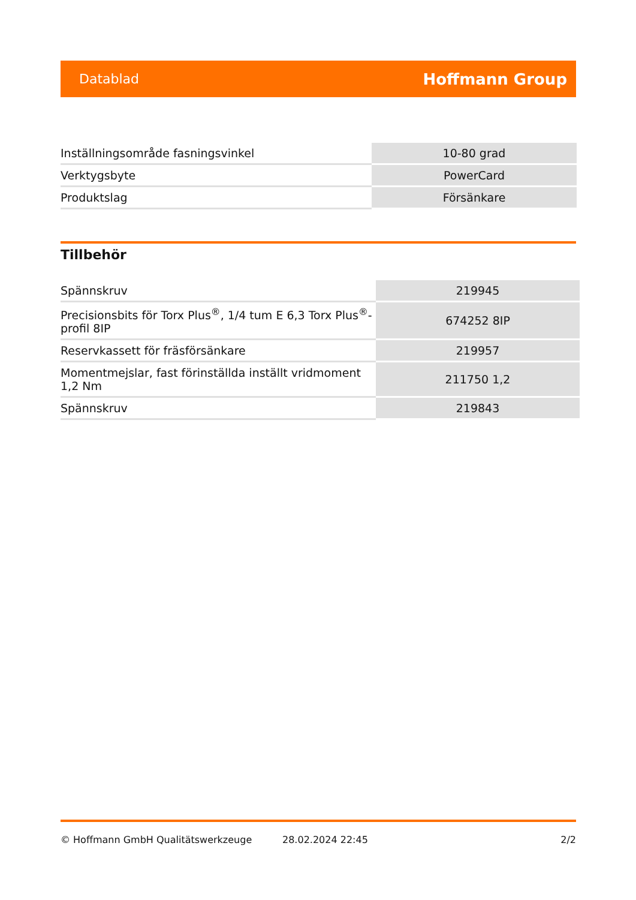Datablad Hoffmann Group
| Inställningsområde fasningsvinkel | 10-80 grad |
| Verktygsbyte | PowerCard |
| Produktslag | Försänkare |
Tillbehör
| Spännskruv | 219945 |
| Precisionsbits för Torx Plus<sup>®</sup>, 1/4 tum E 6,3 Torx Plus<sup>®</sup>-profil 8IP | 674252 8IP |
| Reservkassett för fräsförsänkare | 219957 |
| Momentmejslar, fast förinställda inställt vridmoment 1,2 Nm | 211750 1,2 |
| Spännskruv | 219843 |
© Hoffmann GmbH Qualitätswerkzeuge 28.02.2024 22:45 2/2